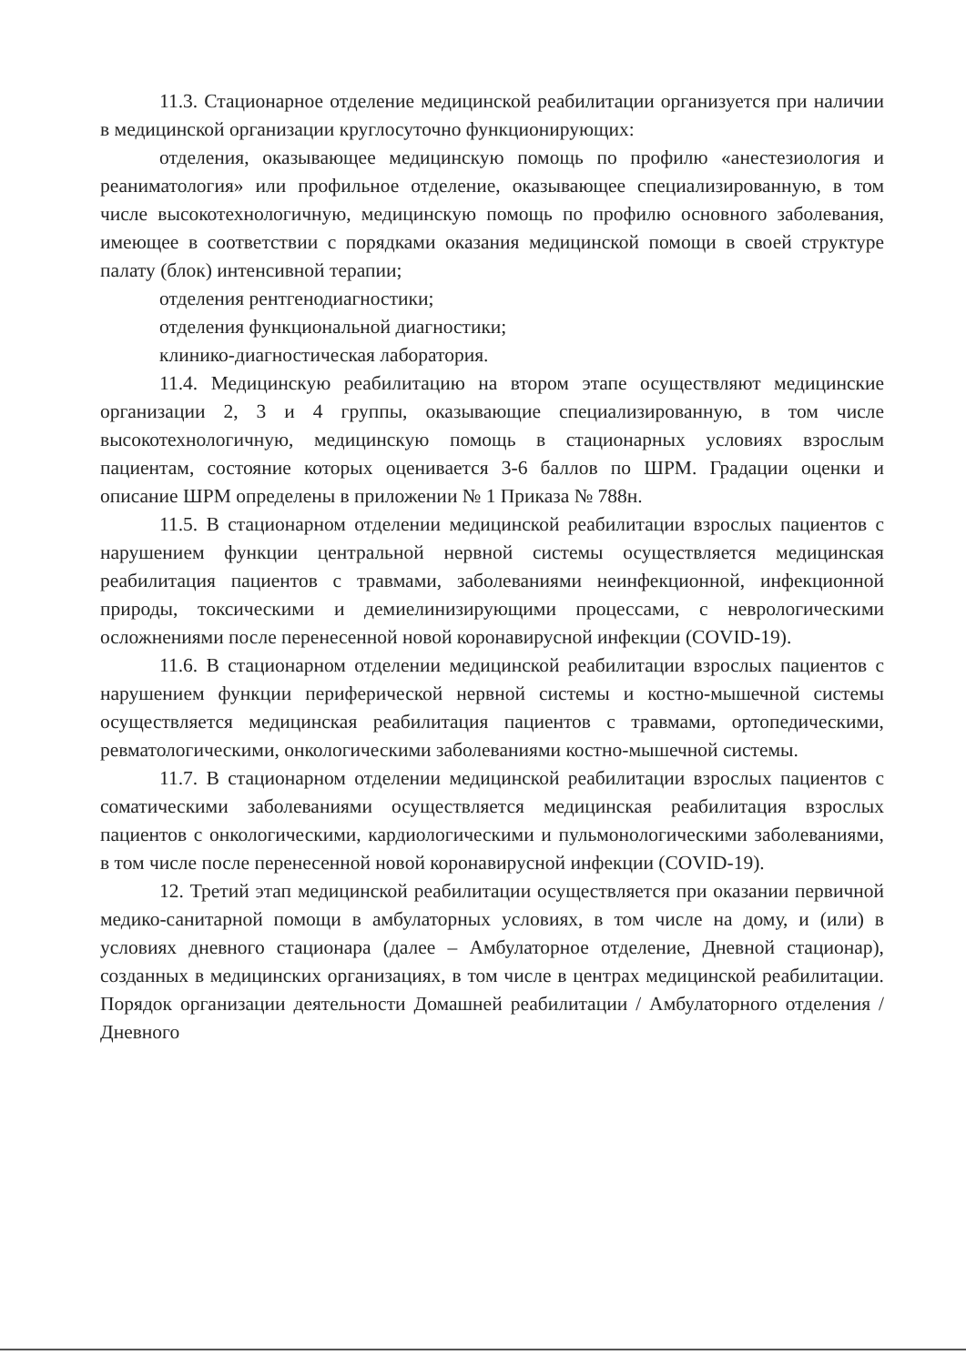11.3. Стационарное отделение медицинской реабилитации организуется при наличии в медицинской организации круглосуточно функционирующих:
отделения, оказывающее медицинскую помощь по профилю «анестезиология и реаниматология» или профильное отделение, оказывающее специализированную, в том числе высокотехнологичную, медицинскую помощь по профилю основного заболевания, имеющее в соответствии с порядками оказания медицинской помощи в своей структуре палату (блок) интенсивной терапии;
отделения рентгенодиагностики;
отделения функциональной диагностики;
клинико-диагностическая лаборатория.
11.4. Медицинскую реабилитацию на втором этапе осуществляют медицинские организации 2, 3 и 4 группы, оказывающие специализированную, в том числе высокотехнологичную, медицинскую помощь в стационарных условиях взрослым пациентам, состояние которых оценивается 3-6 баллов по ШРМ. Градации оценки и описание ШРМ определены в приложении № 1 Приказа № 788н.
11.5. В стационарном отделении медицинской реабилитации взрослых пациентов с нарушением функции центральной нервной системы осуществляется медицинская реабилитация пациентов с травмами, заболеваниями неинфекционной, инфекционной природы, токсическими и демиелинизирующими процессами, с неврологическими осложнениями после перенесенной новой коронавирусной инфекции (COVID-19).
11.6. В стационарном отделении медицинской реабилитации взрослых пациентов с нарушением функции периферической нервной системы и костно-мышечной системы осуществляется медицинская реабилитация пациентов с травмами, ортопедическими, ревматологическими, онкологическими заболеваниями костно-мышечной системы.
11.7. В стационарном отделении медицинской реабилитации взрослых пациентов с соматическими заболеваниями осуществляется медицинская реабилитация взрослых пациентов с онкологическими, кардиологическими и пульмонологическими заболеваниями, в том числе после перенесенной новой коронавирусной инфекции (COVID-19).
12. Третий этап медицинской реабилитации осуществляется при оказании первичной медико-санитарной помощи в амбулаторных условиях, в том числе на дому, и (или) в условиях дневного стационара (далее – Амбулаторное отделение, Дневной стационар), созданных в медицинских организациях, в том числе в центрах медицинской реабилитации. Порядок организации деятельности Домашней реабилитации / Амбулаторного отделения / Дневного